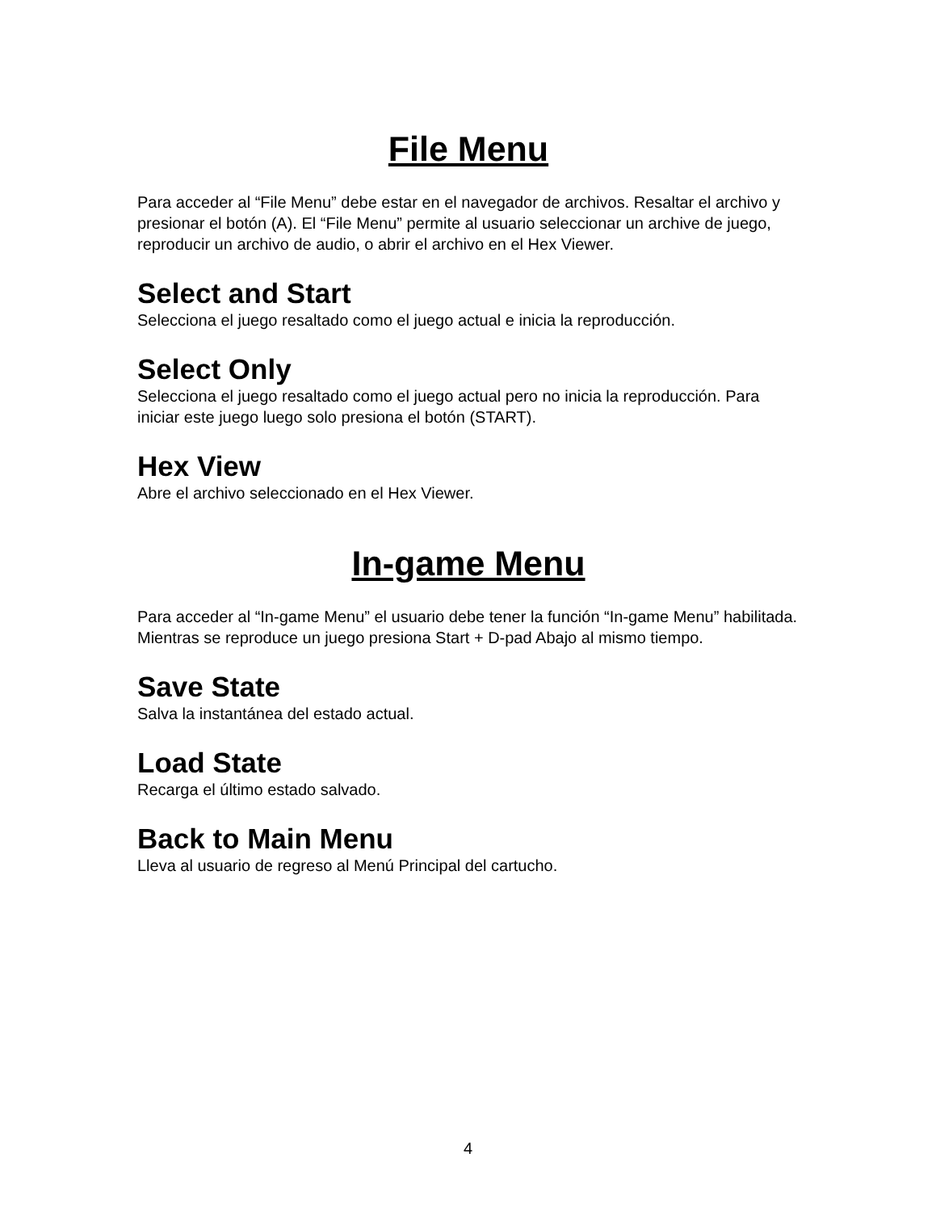File Menu
Para acceder al “File Menu” debe estar en el navegador de archivos. Resaltar el archivo y presionar el botón (A). El “File Menu” permite al usuario seleccionar un archive de juego, reproducir un archivo de audio, o abrir el archivo en el Hex Viewer.
Select and Start
Selecciona el juego resaltado como el juego actual e inicia la reproducción.
Select Only
Selecciona el juego resaltado como el juego actual pero no inicia la reproducción. Para iniciar este juego luego solo presiona el botón (START).
Hex View
Abre el archivo seleccionado en el Hex Viewer.
In-game Menu
Para acceder al “In-game Menu” el usuario debe tener la función “In-game Menu” habilitada. Mientras se reproduce un juego presiona Start + D-pad Abajo al mismo tiempo.
Save State
Salva la instantánea del estado actual.
Load State
Recarga el último estado salvado.
Back to Main Menu
Lleva al usuario de regreso al Menú Principal del cartucho.
4